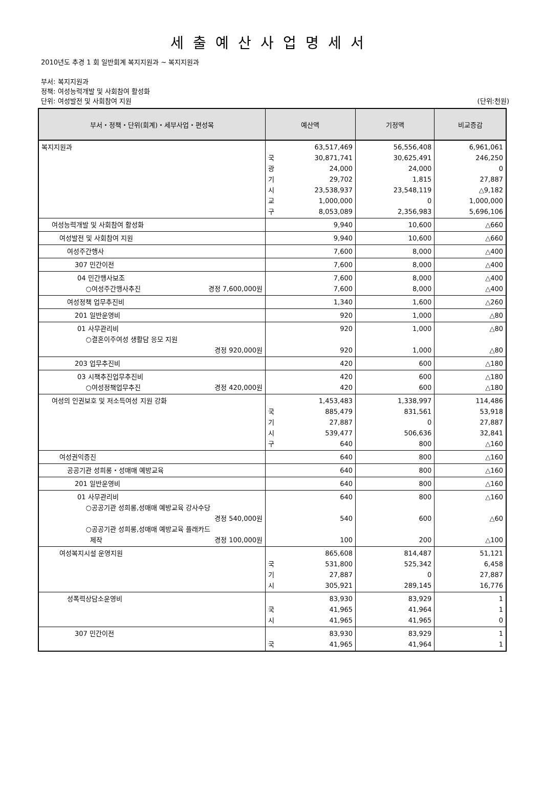세출예산사업명세서
2010년도 추경 1 회 일반회계 복지지원과 ~ 복지지원과
부서: 복지지원과
정책: 여성능력개발 및 사회참여 활성화
단위: 여성발전 및 사회참여 지원 (단위:천원)
| 부서・정책・단위(회계)・세부사업・편성목 | 예산액 | 기정액 | 비교증감 |
| --- | --- | --- | --- |
| 복지지원과 | 63,517,469 국 광 기 시 교 구 30,871,741 24,000 29,702 23,538,937 1,000,000 8,053,089 | 56,556,408 30,625,491 24,000 1,815 23,548,119 0 2,356,983 | 6,961,061 246,250 0 27,887 △9,182 1,000,000 5,696,106 |
| 여성능력개발 및 사회참여 활성화 | 9,940 | 10,600 | △660 |
| 여성발전 및 사회참여 지원 | 9,940 | 10,600 | △660 |
| 여성주간행사 | 7,600 | 8,000 | △400 |
| 307 민간이전 | 7,600 | 8,000 | △400 |
| 04 민간행사보조 ○여성주간행사추진 경정 7,600,000원 | 7,600 7,600 | 8,000 8,000 | △400 △400 |
| 여성정책 업무추진비 | 1,340 | 1,600 | △260 |
| 201 일반운영비 | 920 | 1,000 | △80 |
| 01 사무관리비 ○결혼이주여성 생활담 응모 지원 경정 920,000원 | 920 920 | 1,000 1,000 | △80 △80 |
| 203 업무추진비 | 420 | 600 | △180 |
| 03 시책추진업무추진비 ○여성정책업무추진 경정 420,000원 | 420 420 | 600 600 | △180 △180 |
| 여성의 인권보호 및 저소득여성 지원 강화 | 1,453,483 국 기 시 구 885,479 27,887 539,477 640 | 1,338,997 831,561 0 506,636 800 | 114,486 53,918 27,887 32,841 △160 |
| 여성권익증진 | 640 | 800 | △160 |
| 공공기관 성희롱・성매매 예방교육 | 640 | 800 | △160 |
| 201 일반운영비 | 640 | 800 | △160 |
| 01 사무관리비 ○공공기관 성희롱,성매매 예방교육 강사수당 경정 540,000원 ○공공기관 성희롱,성매매 예방교육 플래카드 제작 경정 100,000원 | 640 540 100 | 800 600 200 | △160 △60 △100 |
| 여성복지시설 운영지원 | 865,608 국 기 시 531,800 27,887 305,921 | 814,487 525,342 0 289,145 | 51,121 6,458 27,887 16,776 |
| 성폭력상담소운영비 | 83,930 국 시 41,965 41,965 | 83,929 41,964 41,965 | 1 1 0 |
| 307 민간이전 | 83,930 국 41,965 | 83,929 41,964 | 1 1 |